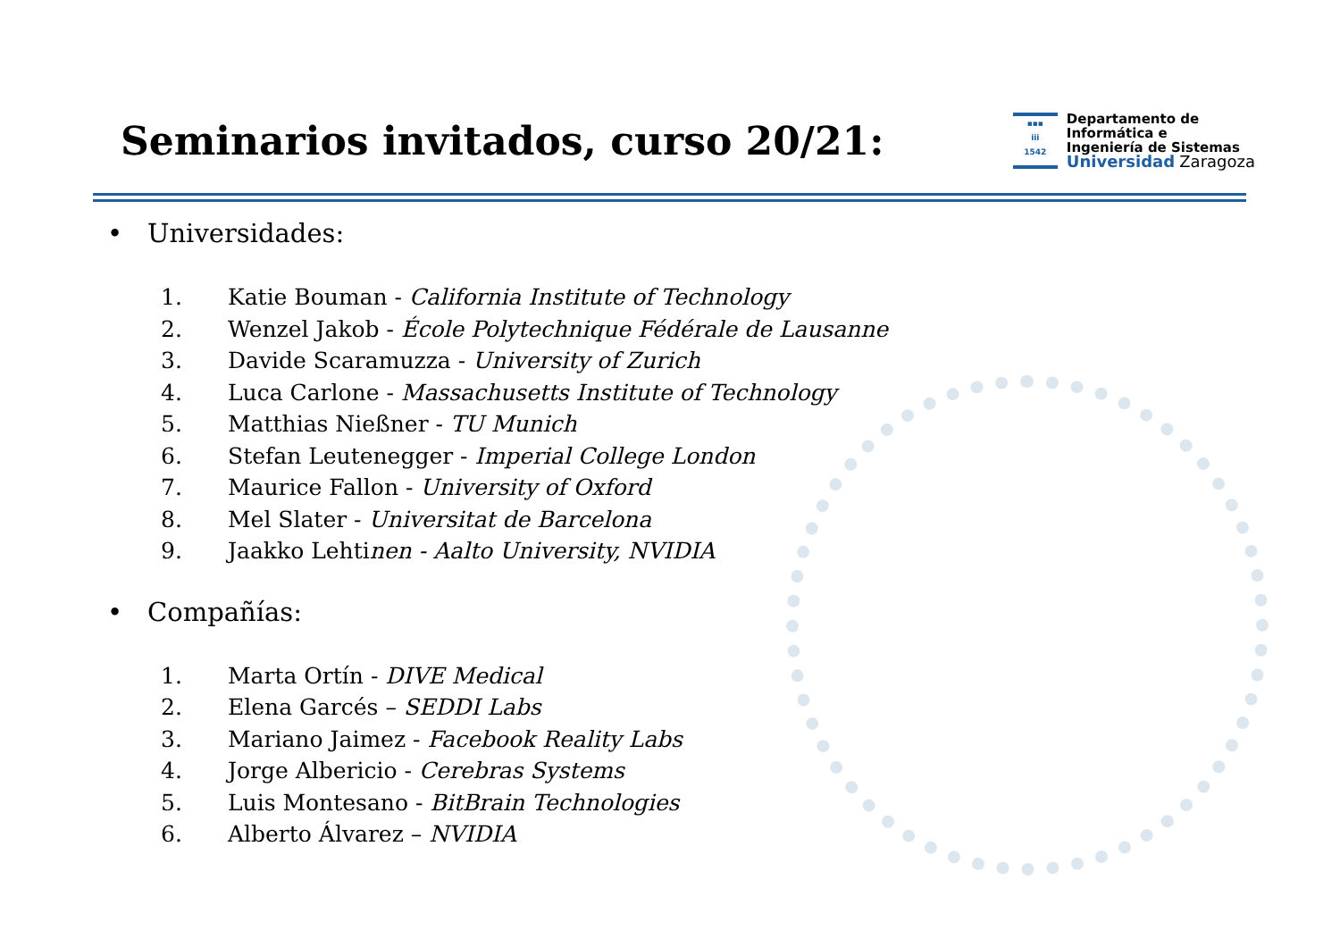Seminarios invitados, curso 20/21:
▪▪▪
iii
1542
Departamento de
Informática e
Ingeniería de Sistemas
Universidad Zaragoza
• Universidades:
1. Katie Bouman - California Institute of Technology
2. Wenzel Jakob - École Polytechnique Fédérale de Lausanne
3. Davide Scaramuzza - University of Zurich
4. Luca Carlone - Massachusetts Institute of Technology
5. Matthias Nießner - TU Munich
6. Stefan Leutenegger - Imperial College London
7. Maurice Fallon - University of Oxford
8. Mel Slater - Universitat de Barcelona
9. Jaakko Lehtinen - Aalto University, NVIDIA
• Compañías:
1. Marta Ortín - DIVE Medical
2. Elena Garcés – SEDDI Labs
3. Mariano Jaimez - Facebook Reality Labs
4. Jorge Albericio - Cerebras Systems
5. Luis Montesano - BitBrain Technologies
6. Alberto Álvarez – NVIDIA